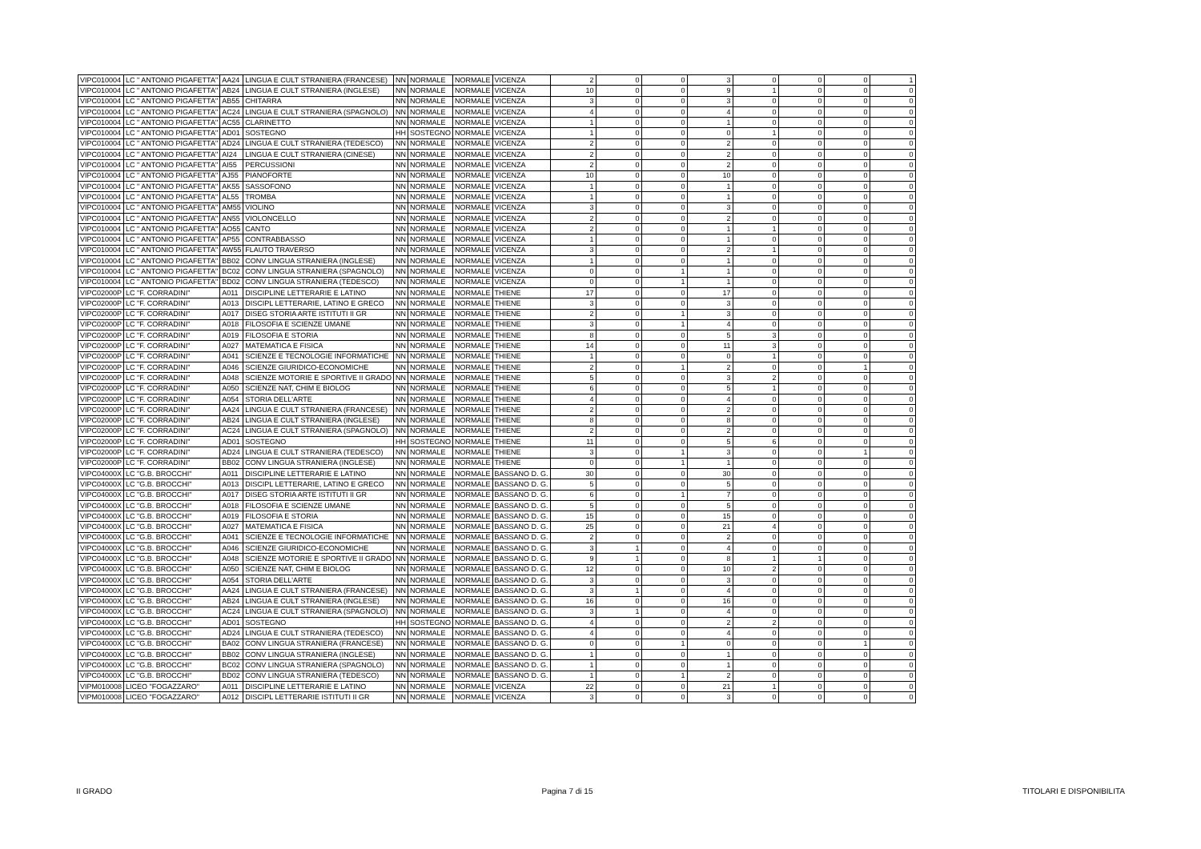| VIPC010004 | LC " ANTONIO PIGAFETTA" | AA24 | LINGUA E CULT STRANIERA (FRANCESE) | NN | NORMALE | NORMALE | VICENZA | 2 | 0 | 0 | 3 | 0 | 0 | 0 | 1 |
| VIPC010004 | LC " ANTONIO PIGAFETTA" | AB24 | LINGUA E CULT STRANIERA (INGLESE) | NN | NORMALE | NORMALE | VICENZA | 10 | 0 | 0 | 9 | 1 | 0 | 0 | 0 |
| VIPC010004 | LC " ANTONIO PIGAFETTA" | AB55 | CHITARRA | NN | NORMALE | NORMALE | VICENZA | 3 | 0 | 0 | 3 | 0 | 0 | 0 | 0 |
| VIPC010004 | LC " ANTONIO PIGAFETTA" | AC24 | LINGUA E CULT STRANIERA (SPAGNOLO) | NN | NORMALE | NORMALE | VICENZA | 4 | 0 | 0 | 4 | 0 | 0 | 0 | 0 |
| VIPC010004 | LC " ANTONIO PIGAFETTA" | AC55 | CLARINETTO | NN | NORMALE | NORMALE | VICENZA | 1 | 0 | 0 | 1 | 0 | 0 | 0 | 0 |
| VIPC010004 | LC " ANTONIO PIGAFETTA" | AD01 | SOSTEGNO | HH | SOSTEGNO | NORMALE | VICENZA | 1 | 0 | 0 | 0 | 1 | 0 | 0 | 0 |
| VIPC010004 | LC " ANTONIO PIGAFETTA" | AD24 | LINGUA E CULT STRANIERA (TEDESCO) | NN | NORMALE | NORMALE | VICENZA | 2 | 0 | 0 | 2 | 0 | 0 | 0 | 0 |
| VIPC010004 | LC " ANTONIO PIGAFETTA" | AI24 | LINGUA E CULT STRANIERA (CINESE) | NN | NORMALE | NORMALE | VICENZA | 2 | 0 | 0 | 2 | 0 | 0 | 0 | 0 |
| VIPC010004 | LC " ANTONIO PIGAFETTA" | AI55 | PERCUSSIONI | NN | NORMALE | NORMALE | VICENZA | 2 | 0 | 0 | 2 | 0 | 0 | 0 | 0 |
| VIPC010004 | LC " ANTONIO PIGAFETTA" | AJ55 | PIANOFORTE | NN | NORMALE | NORMALE | VICENZA | 10 | 0 | 0 | 10 | 0 | 0 | 0 | 0 |
| VIPC010004 | LC " ANTONIO PIGAFETTA" | AK55 | SASSOFONO | NN | NORMALE | NORMALE | VICENZA | 1 | 0 | 0 | 1 | 0 | 0 | 0 | 0 |
| VIPC010004 | LC " ANTONIO PIGAFETTA" | AL55 | TROMBA | NN | NORMALE | NORMALE | VICENZA | 1 | 0 | 0 | 1 | 0 | 0 | 0 | 0 |
| VIPC010004 | LC " ANTONIO PIGAFETTA" | AM55 | VIOLINO | NN | NORMALE | NORMALE | VICENZA | 3 | 0 | 0 | 3 | 0 | 0 | 0 | 0 |
| VIPC010004 | LC " ANTONIO PIGAFETTA" | AN55 | VIOLONCELLO | NN | NORMALE | NORMALE | VICENZA | 2 | 0 | 0 | 2 | 0 | 0 | 0 | 0 |
| VIPC010004 | LC " ANTONIO PIGAFETTA" | AO55 | CANTO | NN | NORMALE | NORMALE | VICENZA | 2 | 0 | 0 | 1 | 1 | 0 | 0 | 0 |
| VIPC010004 | LC " ANTONIO PIGAFETTA" | AP55 | CONTRABBASSO | NN | NORMALE | NORMALE | VICENZA | 1 | 0 | 0 | 1 | 0 | 0 | 0 | 0 |
| VIPC010004 | LC " ANTONIO PIGAFETTA" | AW55 | FLAUTO TRAVERSO | NN | NORMALE | NORMALE | VICENZA | 3 | 0 | 0 | 2 | 1 | 0 | 0 | 0 |
| VIPC010004 | LC " ANTONIO PIGAFETTA" | BB02 | CONV LINGUA STRANIERA (INGLESE) | NN | NORMALE | NORMALE | VICENZA | 1 | 0 | 0 | 1 | 0 | 0 | 0 | 0 |
| VIPC010004 | LC " ANTONIO PIGAFETTA" | BC02 | CONV LINGUA STRANIERA (SPAGNOLO) | NN | NORMALE | NORMALE | VICENZA | 0 | 0 | 1 | 1 | 0 | 0 | 0 | 0 |
| VIPC010004 | LC " ANTONIO PIGAFETTA" | BD02 | CONV LINGUA STRANIERA (TEDESCO) | NN | NORMALE | NORMALE | VICENZA | 0 | 0 | 1 | 1 | 0 | 0 | 0 | 0 |
| VIPC02000P | LC "F. CORRADINI" | A011 | DISCIPLINE LETTERARIE E LATINO | NN | NORMALE | NORMALE | THIENE | 17 | 0 | 0 | 17 | 0 | 0 | 0 | 0 |
| VIPC02000P | LC "F. CORRADINI" | A013 | DISCIPL LETTERARIE, LATINO E GRECO | NN | NORMALE | NORMALE | THIENE | 3 | 0 | 0 | 3 | 0 | 0 | 0 | 0 |
| VIPC02000P | LC "F. CORRADINI" | A017 | DISEG STORIA ARTE ISTITUTI II GR | NN | NORMALE | NORMALE | THIENE | 2 | 0 | 1 | 3 | 0 | 0 | 0 | 0 |
| VIPC02000P | LC "F. CORRADINI" | A018 | FILOSOFIA E SCIENZE UMANE | NN | NORMALE | NORMALE | THIENE | 3 | 0 | 1 | 4 | 0 | 0 | 0 | 0 |
| VIPC02000P | LC "F. CORRADINI" | A019 | FILOSOFIA E STORIA | NN | NORMALE | NORMALE | THIENE | 8 | 0 | 0 | 5 | 3 | 0 | 0 | 0 |
| VIPC02000P | LC "F. CORRADINI" | A027 | MATEMATICA E FISICA | NN | NORMALE | NORMALE | THIENE | 14 | 0 | 0 | 11 | 3 | 0 | 0 | 0 |
| VIPC02000P | LC "F. CORRADINI" | A041 | SCIENZE E TECNOLOGIE INFORMATICHE | NN | NORMALE | NORMALE | THIENE | 1 | 0 | 0 | 0 | 1 | 0 | 0 | 0 |
| VIPC02000P | LC "F. CORRADINI" | A046 | SCIENZE GIURIDICO-ECONOMICHE | NN | NORMALE | NORMALE | THIENE | 2 | 0 | 1 | 2 | 0 | 0 | 1 | 0 |
| VIPC02000P | LC "F. CORRADINI" | A048 | SCIENZE MOTORIE E SPORTIVE II GRADO | NN | NORMALE | NORMALE | THIENE | 5 | 0 | 0 | 3 | 2 | 0 | 0 | 0 |
| VIPC02000P | LC "F. CORRADINI" | A050 | SCIENZE NAT, CHIM E BIOLOG | NN | NORMALE | NORMALE | THIENE | 6 | 0 | 0 | 5 | 1 | 0 | 0 | 0 |
| VIPC02000P | LC "F. CORRADINI" | A054 | STORIA DELL'ARTE | NN | NORMALE | NORMALE | THIENE | 4 | 0 | 0 | 4 | 0 | 0 | 0 | 0 |
| VIPC02000P | LC "F. CORRADINI" | AA24 | LINGUA E CULT STRANIERA (FRANCESE) | NN | NORMALE | NORMALE | THIENE | 2 | 0 | 0 | 2 | 0 | 0 | 0 | 0 |
| VIPC02000P | LC "F. CORRADINI" | AB24 | LINGUA E CULT STRANIERA (INGLESE) | NN | NORMALE | NORMALE | THIENE | 8 | 0 | 0 | 8 | 0 | 0 | 0 | 0 |
| VIPC02000P | LC "F. CORRADINI" | AC24 | LINGUA E CULT STRANIERA (SPAGNOLO) | NN | NORMALE | NORMALE | THIENE | 2 | 0 | 0 | 2 | 0 | 0 | 0 | 0 |
| VIPC02000P | LC "F. CORRADINI" | AD01 | SOSTEGNO | HH | SOSTEGNO | NORMALE | THIENE | 11 | 0 | 0 | 5 | 6 | 0 | 0 | 0 |
| VIPC02000P | LC "F. CORRADINI" | AD24 | LINGUA E CULT STRANIERA (TEDESCO) | NN | NORMALE | NORMALE | THIENE | 3 | 0 | 1 | 3 | 0 | 0 | 1 | 0 |
| VIPC02000P | LC "F. CORRADINI" | BB02 | CONV LINGUA STRANIERA (INGLESE) | NN | NORMALE | NORMALE | THIENE | 0 | 0 | 1 | 1 | 0 | 0 | 0 | 0 |
| VIPC04000X | LC "G.B. BROCCHI" | A011 | DISCIPLINE LETTERARIE E LATINO | NN | NORMALE | NORMALE | BASSANO D. G. | 30 | 0 | 0 | 30 | 0 | 0 | 0 | 0 |
| VIPC04000X | LC "G.B. BROCCHI" | A013 | DISCIPL LETTERARIE, LATINO E GRECO | NN | NORMALE | NORMALE | BASSANO D. G. | 5 | 0 | 0 | 5 | 0 | 0 | 0 | 0 |
| VIPC04000X | LC "G.B. BROCCHI" | A017 | DISEG STORIA ARTE ISTITUTI II GR | NN | NORMALE | NORMALE | BASSANO D. G. | 6 | 0 | 1 | 7 | 0 | 0 | 0 | 0 |
| VIPC04000X | LC "G.B. BROCCHI" | A018 | FILOSOFIA E SCIENZE UMANE | NN | NORMALE | NORMALE | BASSANO D. G. | 5 | 0 | 0 | 5 | 0 | 0 | 0 | 0 |
| VIPC04000X | LC "G.B. BROCCHI" | A019 | FILOSOFIA E STORIA | NN | NORMALE | NORMALE | BASSANO D. G. | 15 | 0 | 0 | 15 | 0 | 0 | 0 | 0 |
| VIPC04000X | LC "G.B. BROCCHI" | A027 | MATEMATICA E FISICA | NN | NORMALE | NORMALE | BASSANO D. G. | 25 | 0 | 0 | 21 | 4 | 0 | 0 | 0 |
| VIPC04000X | LC "G.B. BROCCHI" | A041 | SCIENZE E TECNOLOGIE INFORMATICHE | NN | NORMALE | NORMALE | BASSANO D. G. | 2 | 0 | 0 | 2 | 0 | 0 | 0 | 0 |
| VIPC04000X | LC "G.B. BROCCHI" | A046 | SCIENZE GIURIDICO-ECONOMICHE | NN | NORMALE | NORMALE | BASSANO D. G. | 3 | 1 | 0 | 4 | 0 | 0 | 0 | 0 |
| VIPC04000X | LC "G.B. BROCCHI" | A048 | SCIENZE MOTORIE E SPORTIVE II GRADO | NN | NORMALE | NORMALE | BASSANO D. G. | 9 | 1 | 0 | 8 | 1 | 1 | 0 | 0 |
| VIPC04000X | LC "G.B. BROCCHI" | A050 | SCIENZE NAT, CHIM E BIOLOG | NN | NORMALE | NORMALE | BASSANO D. G. | 12 | 0 | 0 | 10 | 2 | 0 | 0 | 0 |
| VIPC04000X | LC "G.B. BROCCHI" | A054 | STORIA DELL'ARTE | NN | NORMALE | NORMALE | BASSANO D. G. | 3 | 0 | 0 | 3 | 0 | 0 | 0 | 0 |
| VIPC04000X | LC "G.B. BROCCHI" | AA24 | LINGUA E CULT STRANIERA (FRANCESE) | NN | NORMALE | NORMALE | BASSANO D. G. | 3 | 1 | 0 | 4 | 0 | 0 | 0 | 0 |
| VIPC04000X | LC "G.B. BROCCHI" | AB24 | LINGUA E CULT STRANIERA (INGLESE) | NN | NORMALE | NORMALE | BASSANO D. G. | 16 | 0 | 0 | 16 | 0 | 0 | 0 | 0 |
| VIPC04000X | LC "G.B. BROCCHI" | AC24 | LINGUA E CULT STRANIERA (SPAGNOLO) | NN | NORMALE | NORMALE | BASSANO D. G. | 3 | 1 | 0 | 4 | 0 | 0 | 0 | 0 |
| VIPC04000X | LC "G.B. BROCCHI" | AD01 | SOSTEGNO | HH | SOSTEGNO | NORMALE | BASSANO D. G. | 4 | 0 | 0 | 2 | 2 | 0 | 0 | 0 |
| VIPC04000X | LC "G.B. BROCCHI" | AD24 | LINGUA E CULT STRANIERA (TEDESCO) | NN | NORMALE | NORMALE | BASSANO D. G. | 4 | 0 | 0 | 4 | 0 | 0 | 0 | 0 |
| VIPC04000X | LC "G.B. BROCCHI" | BA02 | CONV LINGUA STRANIERA (FRANCESE) | NN | NORMALE | NORMALE | BASSANO D. G. | 0 | 0 | 1 | 0 | 0 | 0 | 1 | 0 |
| VIPC04000X | LC "G.B. BROCCHI" | BB02 | CONV LINGUA STRANIERA (INGLESE) | NN | NORMALE | NORMALE | BASSANO D. G. | 1 | 0 | 0 | 1 | 0 | 0 | 0 | 0 |
| VIPC04000X | LC "G.B. BROCCHI" | BC02 | CONV LINGUA STRANIERA (SPAGNOLO) | NN | NORMALE | NORMALE | BASSANO D. G. | 1 | 0 | 0 | 1 | 0 | 0 | 0 | 0 |
| VIPC04000X | LC "G.B. BROCCHI" | BD02 | CONV LINGUA STRANIERA (TEDESCO) | NN | NORMALE | NORMALE | BASSANO D. G. | 1 | 0 | 1 | 2 | 0 | 0 | 0 | 0 |
| VIPM010008 | LICEO "FOGAZZARO" | A011 | DISCIPLINE LETTERARIE E LATINO | NN | NORMALE | NORMALE | VICENZA | 22 | 0 | 0 | 21 | 1 | 0 | 0 | 0 |
| VIPM010008 | LICEO "FOGAZZARO" | A012 | DISCIPL LETTERARIE ISTITUTI II GR | NN | NORMALE | NORMALE | VICENZA | 3 | 0 | 0 | 3 | 0 | 0 | 0 | 0 |
II GRADO Pagina 7 di 15 TITOLARI E DISPONIBILITA